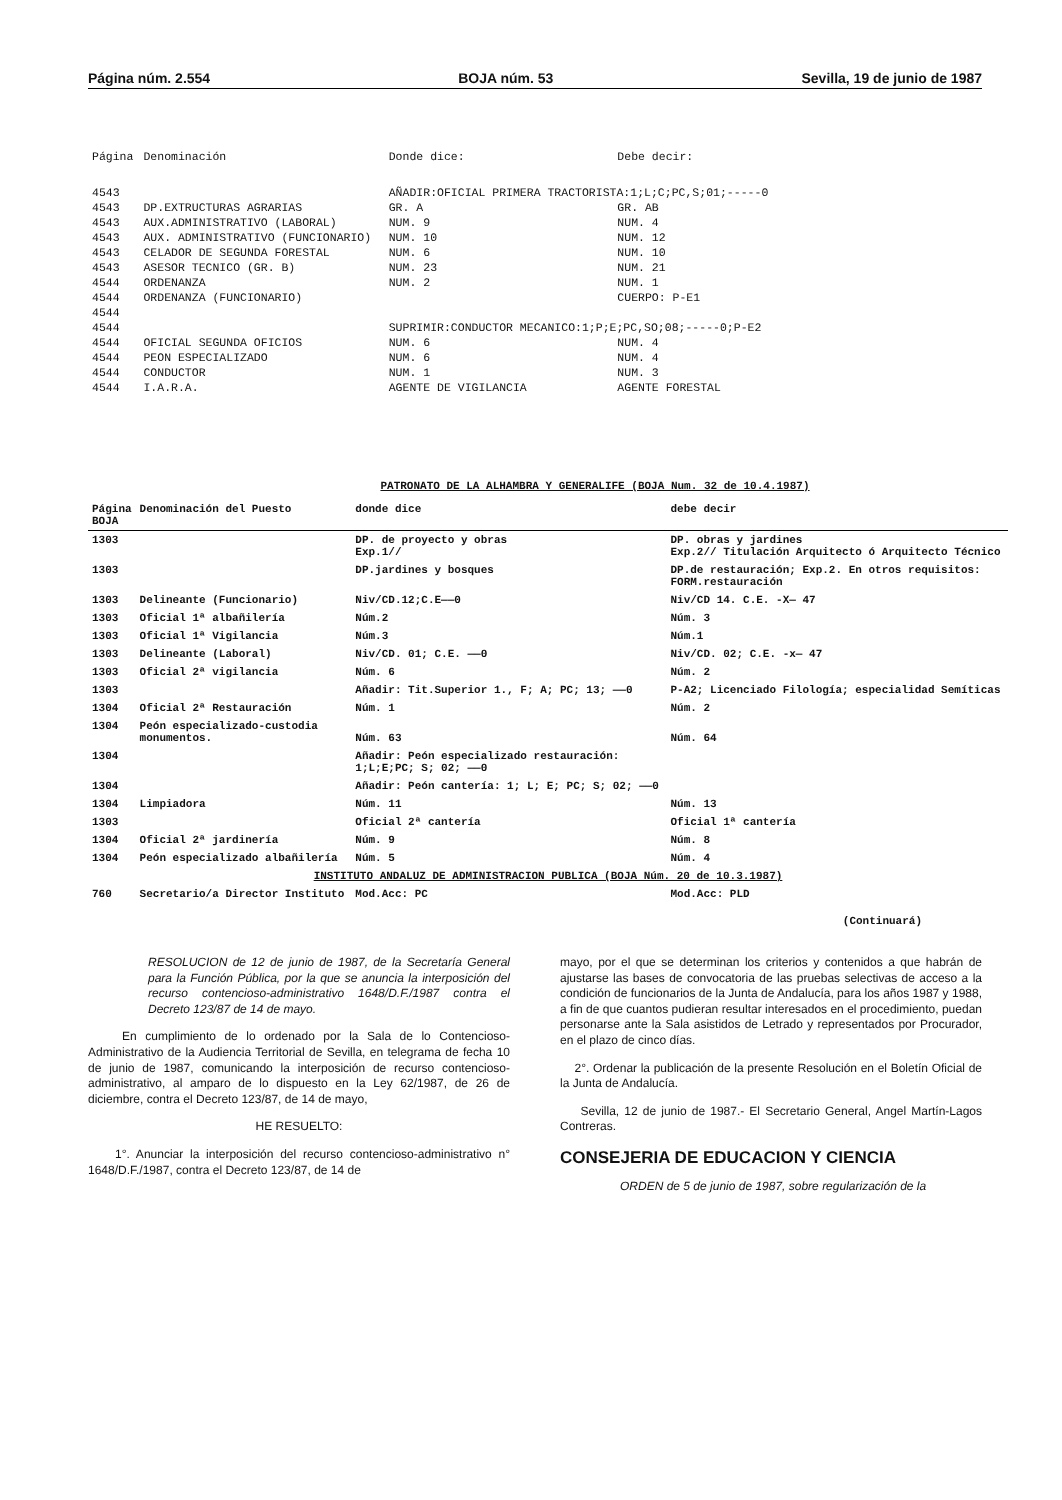Página núm. 2.554 BOJA núm. 53 Sevilla, 19 de junio de 1987
| Página | Denominación | Donde dice: | Debe decir: |
| --- | --- | --- | --- |
| 4543 | | AÑADIR:OFICIAL PRIMERA TRACTORISTA:1;L;C;PC,S;01;-----0 | |
| 4543 | DP.EXTRUCTURAS AGRARIAS | GR. A | GR. AB |
| 4543 | AUX.ADMINISTRATIVO (LABORAL) | NUM. 9 | NUM. 4 |
| 4543 | AUX. ADMINISTRATIVO (FUNCIONARIO) | NUM. 10 | NUM. 12 |
| 4543 | CELADOR DE SEGUNDA FORESTAL | NUM. 6 | NUM. 10 |
| 4543 | ASESOR TECNICO (GR. B) | NUM. 23 | NUM. 21 |
| 4544 | ORDENANZA | NUM. 2 | NUM. 1 |
| 4544 | ORDENANZA (FUNCIONARIO) | | CUERPO: P-E1 |
| 4544 | | | |
| 4544 | | SUPRIMIR:CONDUCTOR MECANICO:1;P;E;PC,SO;08;-----0;P-E2 | |
| 4544 | OFICIAL SEGUNDA OFICIOS | NUM. 6 | NUM. 4 |
| 4544 | PEON ESPECIALIZADO | NUM. 6 | NUM. 4 |
| 4544 | CONDUCTOR | NUM. 1 | NUM. 3 |
| 4544 | I.A.R.A. | AGENTE DE VIGILANCIA | AGENTE FORESTAL |
PATRONATO DE LA ALHAMBRA Y GENERALIFE (BOJA Num. 32 de 10.4.1987)
| Página BOJA | Denominación del Puesto | donde dice | debe decir |
| --- | --- | --- | --- |
| 1303 | | DP. de proyecto y obras Exp.1// | DP. obras y jardines Exp.2// Titulación Arquitecto ó Arquitecto Técnico |
| 1303 | | DP.jardines y bosques | DP.de restauración; Exp.2. En otros requisitos: FORM.restauración |
| 1303 | Delineante (Funcionario) | Niv/CD.12;C.E——0 | Niv/CD 14. C.E. -X— 47 |
| 1303 | Oficial 1ª albañilería | Núm.2 | Núm. 3 |
| 1303 | Oficial 1ª Vigilancia | Núm.3 | Núm.1 |
| 1303 | Delineante (Laboral) | Niv/CD. 01; C.E. ——0 | Niv/CD. 02; C.E. -x— 47 |
| 1303 | Oficial 2ª vigilancia | Núm. 6 | Núm. 2 |
| 1303 | | Añadir: Tit.Superior 1., F; A; PC; 13; ——0 | P-A2; Licenciado Filología; especialidad Semíticas |
| 1304 | Oficial 2ª Restauración | Núm. 1 | Núm. 2 |
| 1304 | Peón especializado-custodia monumentos. | Núm. 63 | Núm. 64 |
| 1304 | | Añadir: Peón especializado restauración: 1;L;E;PC; S; 02; ——0 | |
| 1304 | | Añadir: Peón cantería: 1; L; E; PC; S; 02; ——0 | |
| 1304 | Limpiadora | Núm. 11 | Núm. 13 |
| 1303 | | Oficial 2ª cantería | Oficial 1ª cantería |
| 1304 | Oficial 2ª jardinería | Núm. 9 | Núm. 8 |
| 1304 | Peón especializado albañilería | Núm. 5 | Núm. 4 |
| INSTITUTO ANDALUZ DE ADMINISTRACION PUBLICA (BOJA Núm. 20 de 10.3.1987) | | | |
| 760 | Secretario/a Director Instituto | Mod.Acc: PC | Mod.Acc: PLD |
(Continuará)
RESOLUCION de 12 de junio de 1987, de la Secretaría General para la Función Pública, por la que se anuncia la interposición del recurso contencioso-administrativo 1648/D.F./1987 contra el Decreto 123/87 de 14 de mayo.
En cumplimiento de lo ordenado por la Sala de lo Contencioso-Administrativo de la Audiencia Territorial de Sevilla, en telegrama de fecha 10 de junio de 1987, comunicando la interposición de recurso contencioso-administrativo, al amparo de lo dispuesto en la Ley 62/1987, de 26 de diciembre, contra el Decreto 123/87, de 14 de mayo,
HE RESUELTO:
1°. Anunciar la interposición del recurso contencioso-administrativo n° 1648/D.F./1987, contra el Decreto 123/87, de 14 de
mayo, por el que se determinan los criterios y contenidos a que habrán de ajustarse las bases de convocatoria de las pruebas selectivas de acceso a la condición de funcionarios de la Junta de Andalucía, para los años 1987 y 1988, a fin de que cuantos pudieran resultar interesados en el procedimiento, puedan personarse ante la Sala asistidos de Letrado y representados por Procurador, en el plazo de cinco días.
2°. Ordenar la publicación de la presente Resolución en el Boletín Oficial de la Junta de Andalucía.
Sevilla, 12 de junio de 1987.- El Secretario General, Angel Martín-Lagos Contreras.
CONSEJERIA DE EDUCACION Y CIENCIA
ORDEN de 5 de junio de 1987, sobre regularización de la